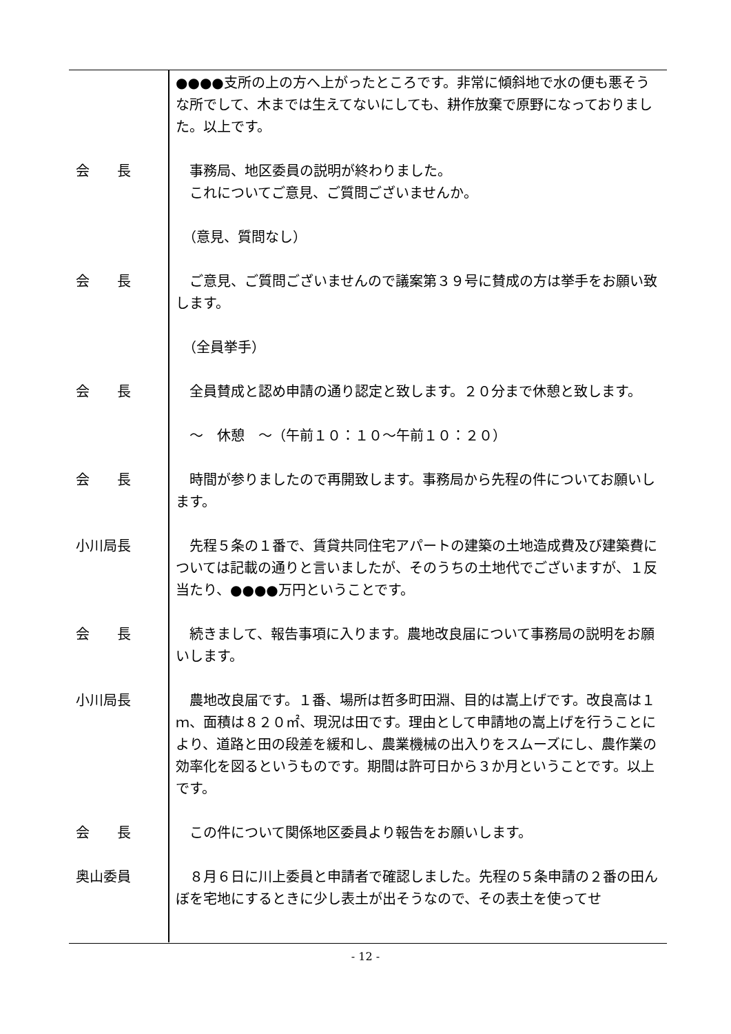●●●●支所の上の方へ上がったところです。非常に傾斜地で水の便も悪そうな所でして、木までは生えてないにしても、耕作放棄で原野になっておりました。以上です。
会　　長 　事務局、地区委員の説明が終わりました。
　これについてご意見、ご質問ございませんか。
　（意見、質問なし）
会　　長 　ご意見、ご質問ございませんので議案第３９号に賛成の方は挙手をお願い致します。
　（全員挙手）
会　　長 　全員賛成と認め申請の通り認定と致します。２０分まで休憩と致します。
　～　休憩　～（午前１０：１０～午前１０：２０）
会　　長 　時間が参りましたので再開致します。事務局から先程の件についてお願いします。
小川局長 　先程５条の１番で、賃貸共同住宅アパートの建築の土地造成費及び建築費については記載の通りと言いましたが、そのうちの土地代でございますが、１反当たり、●●●●万円ということです。
会　　長 　続きまして、報告事項に入ります。農地改良届について事務局の説明をお願いします。
小川局長 　農地改良届です。１番、場所は哲多町田淵、目的は嵩上げです。改良高は１ｍ、面積は８２０㎡、現況は田です。理由として申請地の嵩上げを行うことにより、道路と田の段差を緩和し、農業機械の出入りをスムーズにし、農作業の効率化を図るというものです。期間は許可日から３か月ということです。以上です。
会　　長 　この件について関係地区委員より報告をお願いします。
奥山委員 　８月６日に川上委員と申請者で確認しました。先程の５条申請の２番の田んぼを宅地にするときに少し表土が出そうなので、その表土を使ってせ
- 12 -